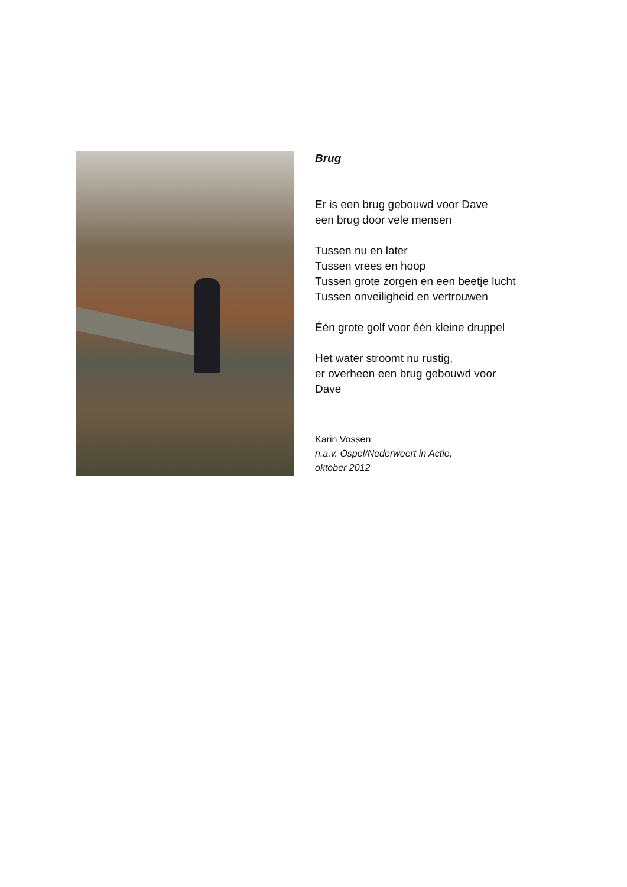Brug
Er is een brug gebouwd voor Dave
een brug door vele mensen
Tussen nu en later
Tussen vrees en hoop
Tussen grote zorgen en een beetje lucht
Tussen onveiligheid en vertrouwen
Één grote golf voor één kleine druppel
Het water stroomt nu rustig,
er overheen een brug gebouwd voor
Dave
Karin Vossen
n.a.v. Ospel/Nederweert in Actie,
oktober 2012